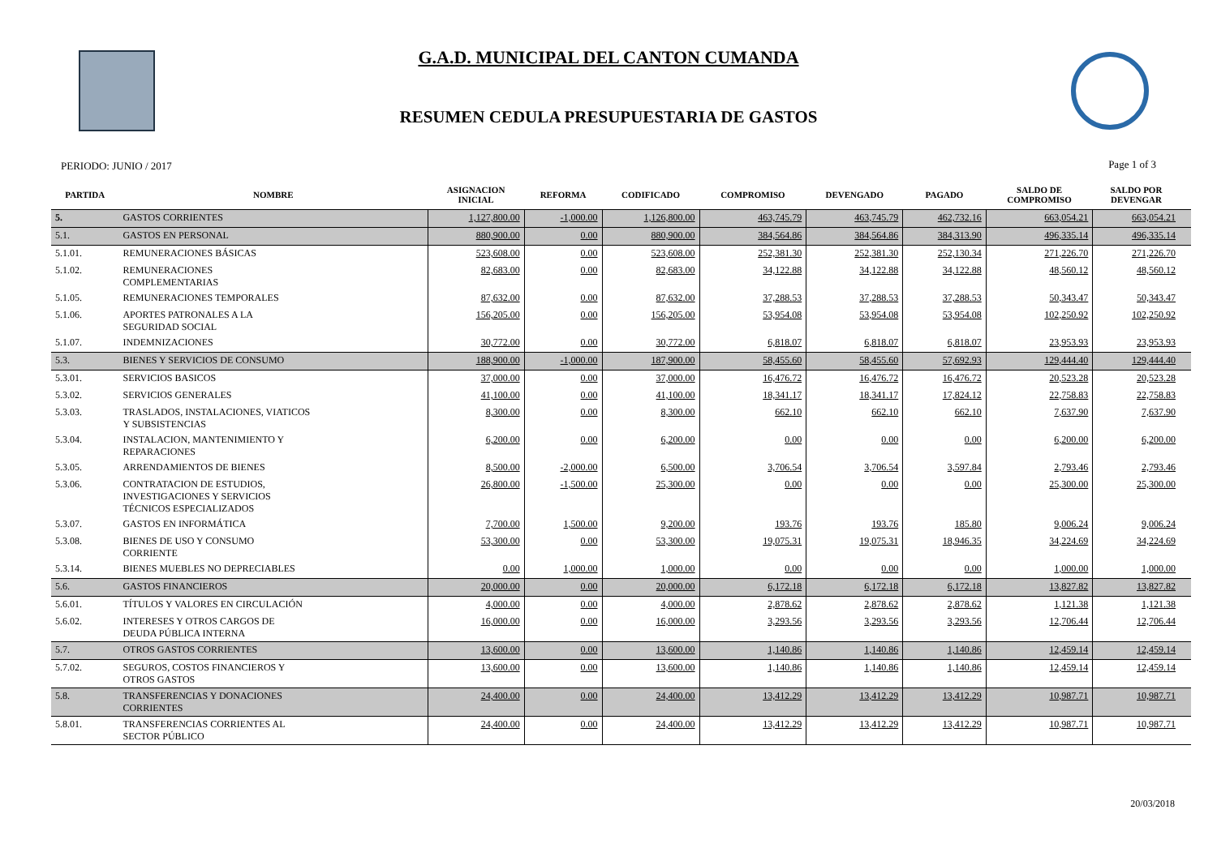G.A.D. MUNICIPAL DEL CANTON CUMANDA
RESUMEN CEDULA PRESUPUESTARIA DE GASTOS
PERIODO: JUNIO / 2017 Page 1 of 3
| PARTIDA | NOMBRE | ASIGNACION INICIAL | REFORMA | CODIFICADO | COMPROMISO | DEVENGADO | PAGADO | SALDO DE COMPROMISO | SALDO POR DEVENGAR | |
| --- | --- | --- | --- | --- | --- | --- | --- | --- | --- | --- |
| 5. | GASTOS CORRIENTES | 1,127,800.00 | -1,000.00 | 1,126,800.00 | 463,745.79 | 463,745.79 | 462,732.16 | 663,054.21 | 663,054.21 | |
| 5.1. | GASTOS EN PERSONAL | 880,900.00 | 0.00 | 880,900.00 | 384,564.86 | 384,564.86 | 384,313.90 | 496,335.14 | 496,335.14 | |
| 5.1.01. | REMUNERACIONES BÁSICAS | 523,608.00 | 0.00 | 523,608.00 | 252,381.30 | 252,381.30 | 252,130.34 | 271,226.70 | 271,226.70 | |
| 5.1.02. | REMUNERACIONES COMPLEMENTARIAS | 82,683.00 | 0.00 | 82,683.00 | 34,122.88 | 34,122.88 | 34,122.88 | 48,560.12 | 48,560.12 | |
| 5.1.05. | REMUNERACIONES TEMPORALES | 87,632.00 | 0.00 | 87,632.00 | 37,288.53 | 37,288.53 | 37,288.53 | 50,343.47 | 50,343.47 | |
| 5.1.06. | APORTES PATRONALES A LA SEGURIDAD SOCIAL | 156,205.00 | 0.00 | 156,205.00 | 53,954.08 | 53,954.08 | 53,954.08 | 102,250.92 | 102,250.92 | |
| 5.1.07. | INDEMNIZACIONES | 30,772.00 | 0.00 | 30,772.00 | 6,818.07 | 6,818.07 | 6,818.07 | 23,953.93 | 23,953.93 | |
| 5.3. | BIENES Y SERVICIOS DE CONSUMO | 188,900.00 | -1,000.00 | 187,900.00 | 58,455.60 | 58,455.60 | 57,692.93 | 129,444.40 | 129,444.40 | |
| 5.3.01. | SERVICIOS BASICOS | 37,000.00 | 0.00 | 37,000.00 | 16,476.72 | 16,476.72 | 16,476.72 | 20,523.28 | 20,523.28 | |
| 5.3.02. | SERVICIOS GENERALES | 41,100.00 | 0.00 | 41,100.00 | 18,341.17 | 18,341.17 | 17,824.12 | 22,758.83 | 22,758.83 | |
| 5.3.03. | TRASLADOS, INSTALACIONES, VIATICOS Y SUBSISTENCIAS | 8,300.00 | 0.00 | 8,300.00 | 662.10 | 662.10 | 662.10 | 7,637.90 | 7,637.90 | |
| 5.3.04. | INSTALACION, MANTENIMIENTO Y REPARACIONES | 6,200.00 | 0.00 | 6,200.00 | 0.00 | 0.00 | 0.00 | 6,200.00 | 6,200.00 | |
| 5.3.05. | ARRENDAMIENTOS DE BIENES | 8,500.00 | -2,000.00 | 6,500.00 | 3,706.54 | 3,706.54 | 3,597.84 | 2,793.46 | 2,793.46 | |
| 5.3.06. | CONTRATACION DE ESTUDIOS, INVESTIGACIONES Y SERVICIOS TÉCNICOS ESPECIALIZADOS | 26,800.00 | -1,500.00 | 25,300.00 | 0.00 | 0.00 | 0.00 | 25,300.00 | 25,300.00 | |
| 5.3.07. | GASTOS EN INFORMÁTICA | 7,700.00 | 1,500.00 | 9,200.00 | 193.76 | 193.76 | 185.80 | 9,006.24 | 9,006.24 | |
| 5.3.08. | BIENES DE USO Y CONSUMO CORRIENTE | 53,300.00 | 0.00 | 53,300.00 | 19,075.31 | 19,075.31 | 18,946.35 | 34,224.69 | 34,224.69 | |
| 5.3.14. | BIENES MUEBLES NO DEPRECIABLES | 0.00 | 1,000.00 | 1,000.00 | 0.00 | 0.00 | 0.00 | 1,000.00 | 1,000.00 | |
| 5.6. | GASTOS FINANCIEROS | 20,000.00 | 0.00 | 20,000.00 | 6,172.18 | 6,172.18 | 6,172.18 | 13,827.82 | 13,827.82 | |
| 5.6.01. | TÍTULOS Y VALORES EN CIRCULACIÓN | 4,000.00 | 0.00 | 4,000.00 | 2,878.62 | 2,878.62 | 2,878.62 | 1,121.38 | 1,121.38 | |
| 5.6.02. | INTERESES Y OTROS CARGOS DE DEUDA PÚBLICA INTERNA | 16,000.00 | 0.00 | 16,000.00 | 3,293.56 | 3,293.56 | 3,293.56 | 12,706.44 | 12,706.44 | |
| 5.7. | OTROS GASTOS CORRIENTES | 13,600.00 | 0.00 | 13,600.00 | 1,140.86 | 1,140.86 | 1,140.86 | 12,459.14 | 12,459.14 | |
| 5.7.02. | SEGUROS, COSTOS FINANCIEROS Y OTROS GASTOS | 13,600.00 | 0.00 | 13,600.00 | 1,140.86 | 1,140.86 | 1,140.86 | 12,459.14 | 12,459.14 | |
| 5.8. | TRANSFERENCIAS Y DONACIONES CORRIENTES | 24,400.00 | 0.00 | 24,400.00 | 13,412.29 | 13,412.29 | 13,412.29 | 10,987.71 | 10,987.71 | |
| 5.8.01. | TRANSFERENCIAS CORRIENTES AL SECTOR PÚBLICO | 24,400.00 | 0.00 | 24,400.00 | 13,412.29 | 13,412.29 | 13,412.29 | 10,987.71 | 10,987.71 | |
20/03/2018